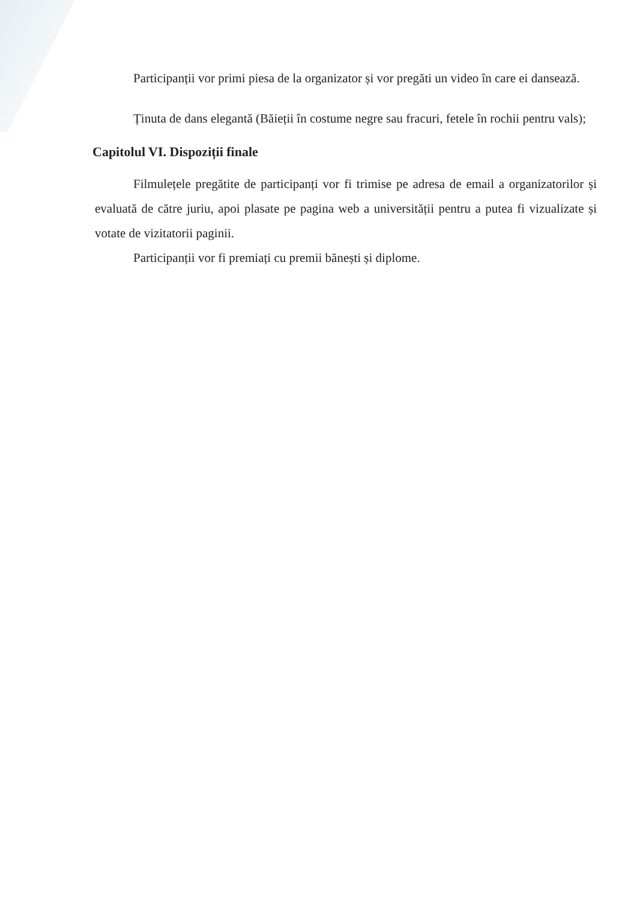Participanții vor primi piesa de la organizator și vor pregăti un video în care ei dansează.
Ținuta de dans elegantă (Băieții în costume negre sau fracuri, fetele în rochii pentru vals);
Capitolul VI. Dispoziții finale
Filmulețele pregătite de participanți vor fi trimise pe adresa de email a organizatorilor și evaluată de către juriu, apoi plasate pe pagina web a universității pentru a putea fi vizualizate și votate de vizitatorii paginii.
Participanții vor fi premiați cu premii bănești și diplome.